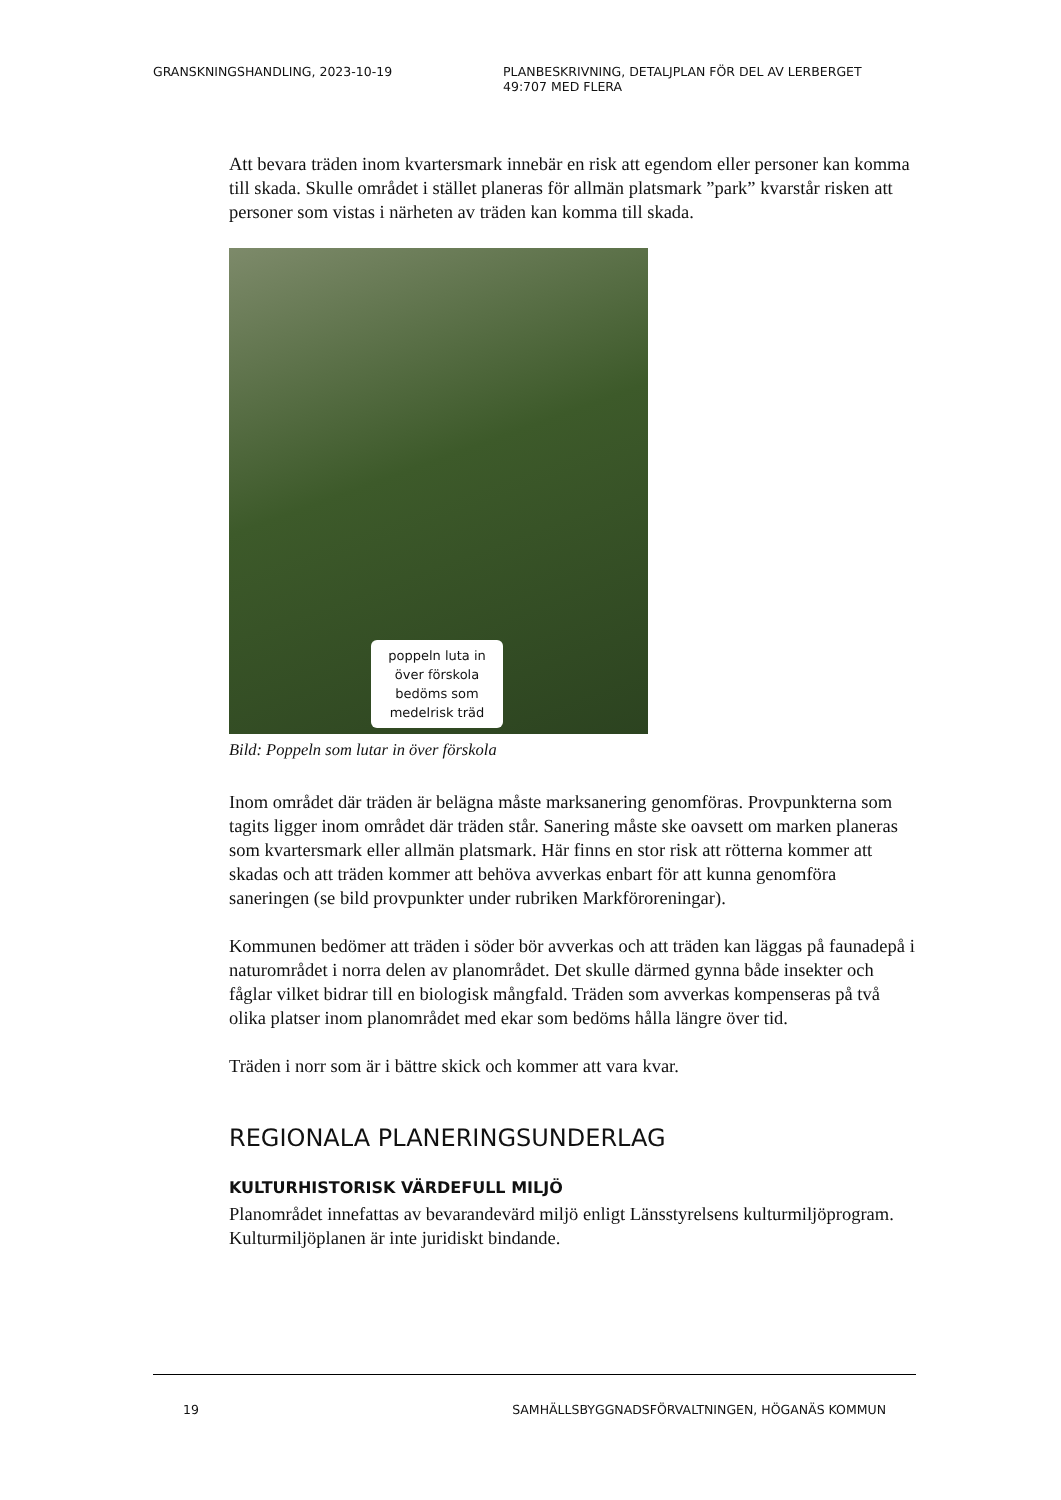GRANSKNINGSHANDLING, 2023-10-19 PLANBESKRIVNING, DETALJPLAN FÖR DEL AV LERBERGET
49:707 MED FLERA
Att bevara träden inom kvartersmark innebär en risk att egendom eller personer kan komma till skada. Skulle området i stället planeras för allmän platsmark ”park” kvarstår risken att personer som vistas i närheten av träden kan komma till skada.
poppeln luta in över förskola bedöms som medelrisk träd
Bild: Poppeln som lutar in över förskola
Inom området där träden är belägna måste marksanering genomföras. Provpunkterna som tagits ligger inom området där träden står. Sanering måste ske oavsett om marken planeras som kvartersmark eller allmän platsmark. Här finns en stor risk att rötterna kommer att skadas och att träden kommer att behöva avverkas enbart för att kunna genomföra saneringen (se bild provpunkter under rubriken Markföroreningar).
Kommunen bedömer att träden i söder bör avverkas och att träden kan läggas på faunadepå i naturområdet i norra delen av planområdet. Det skulle därmed gynna både insekter och fåglar vilket bidrar till en biologisk mångfald. Träden som avverkas kompenseras på två olika platser inom planområdet med ekar som bedöms hålla längre över tid.
Träden i norr som är i bättre skick och kommer att vara kvar.
REGIONALA PLANERINGSUNDERLAG
KULTURHISTORISK VÄRDEFULL MILJÖ
Planområdet innefattas av bevarandevärd miljö enligt Länsstyrelsens kulturmiljöprogram. Kulturmiljöplanen är inte juridiskt bindande.
19 SAMHÄLLSBYGGNADSFÖRVALTNINGEN, HÖGANÄS KOMMUN